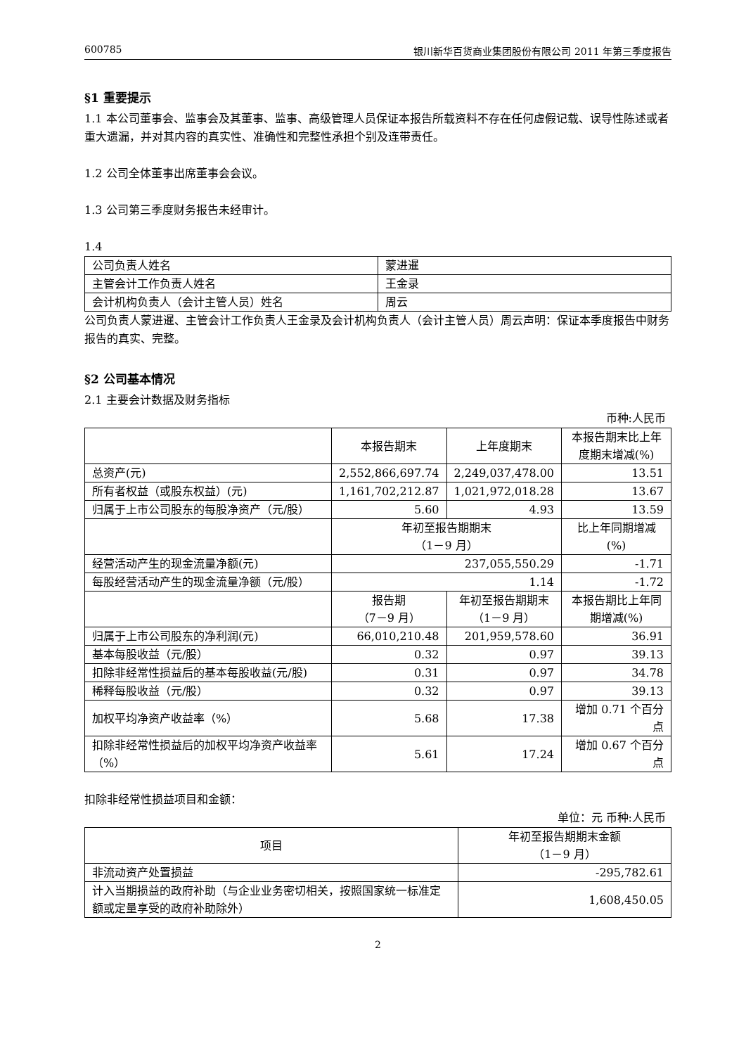600785 银川新华百货商业集团股份有限公司 2011 年第三季度报告
§1 重要提示
1.1 本公司董事会、监事会及其董事、监事、高级管理人员保证本报告所载资料不存在任何虚假记载、误导性陈述或者重大遗漏，并对其内容的真实性、准确性和完整性承担个别及连带责任。
1.2 公司全体董事出席董事会会议。
1.3 公司第三季度财务报告未经审计。
1.4
| 公司负责人姓名 | 蒙进暹 |
| 主管会计工作负责人姓名 | 王金录 |
| 会计机构负责人（会计主管人员）姓名 | 周云 |
公司负责人蒙进暹、主管会计工作负责人王金录及会计机构负责人（会计主管人员）周云声明：保证本季度报告中财务报告的真实、完整。
§2 公司基本情况
2.1 主要会计数据及财务指标
币种:人民币
| | 本报告期末 | 上年度期末 | 本报告期末比上年度期末增减(%) |
| --- | --- | --- | --- |
| 总资产(元) | 2,552,866,697.74 | 2,249,037,478.00 | 13.51 |
| 所有者权益（或股东权益）(元) | 1,161,702,212.87 | 1,021,972,018.28 | 13.67 |
| 归属于上市公司股东的每股净资产（元/股） | 5.60 | 4.93 | 13.59 |
| | 年初至报告期期末 （1－9 月） | | 比上年同期增减(%) |
| 经营活动产生的现金流量净额(元) | 237,055,550.29 | | -1.71 |
| 每股经营活动产生的现金流量净额（元/股） | 1.14 | | -1.72 |
| | 报告期 （7－9 月） | 年初至报告期期末 （1－9 月） | 本报告期比上年同期增减(%) |
| 归属于上市公司股东的净利润(元) | 66,010,210.48 | 201,959,578.60 | 36.91 |
| 基本每股收益（元/股） | 0.32 | 0.97 | 39.13 |
| 扣除非经常性损益后的基本每股收益(元/股) | 0.31 | 0.97 | 34.78 |
| 稀释每股收益（元/股） | 0.32 | 0.97 | 39.13 |
| 加权平均净资产收益率（%） | 5.68 | 17.38 | 增加 0.71 个百分点 |
| 扣除非经常性损益后的加权平均净资产收益率（%） | 5.61 | 17.24 | 增加 0.67 个百分点 |
扣除非经常性损益项目和金额：
单位：元 币种:人民币
| 项目 | 年初至报告期期末金额 （1－9 月） |
| --- | --- |
| 非流动资产处置损益 | -295,782.61 |
| 计入当期损益的政府补助（与企业业务密切相关，按照国家统一标准定额或定量享受的政府补助除外） | 1,608,450.05 |
2